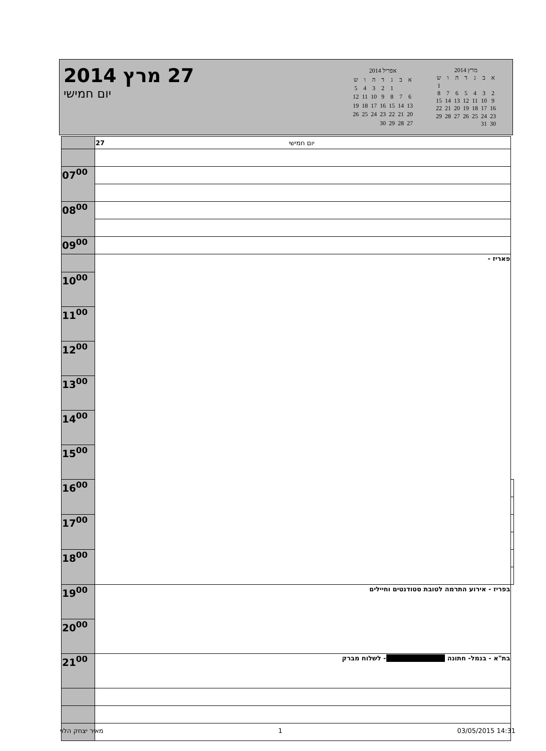27 מרץ 2014
יום חמישי
| אפריל 2014 | | | | | | |
| א | ב | ג | ד | ה | ו | ש |
| | | 1 | 2 | 3 | 4 | 5 |
| 6 | 7 | 8 | 9 | 10 | 11 | 12 |
| 13 | 14 | 15 | 16 | 17 | 18 | 19 |
| 20 | 21 | 22 | 23 | 24 | 25 | 26 |
| 27 | 28 | 29 | 30 | | | |
| מרץ 2014 | | | | | | |
| א | ב | ג | ד | ה | ו | ש |
| | | | | | | 1 |
| 2 | 3 | 4 | 5 | 6 | 7 | 8 |
| 9 | 10 | 11 | 12 | 13 | 14 | 15 |
| 16 | 17 | 18 | 19 | 20 | 21 | 22 |
| 23 | 24 | 25 | 26 | 27 | 28 | 29 |
| 30 | 31 | | | | | |
| | 27 יום חמישי | |
| 07<sup>00</sup> | | |
| 08<sup>00</sup> | | |
| 09<sup>00</sup> | | |
| | פאריז - | |
| 10<sup>00</sup> | | |
| 11<sup>00</sup> | | |
| 12<sup>00</sup> | | |
| 13<sup>00</sup> | | |
| 14<sup>00</sup> | | |
| 15<sup>00</sup> | | |
| 16<sup>00</sup> | | |
| 17<sup>00</sup> | | |
| 18<sup>00</sup> | | |
| 19<sup>00</sup> | בפריז - אירוע התרמה לטובת סטודנטים וחיילים | |
| 20<sup>00</sup> | | |
| 21<sup>00</sup> | בת"א - בנמל- חתונה - לשלוח מברק | |
מאיר יצחק הלוי 1 03/05/2015 14:31